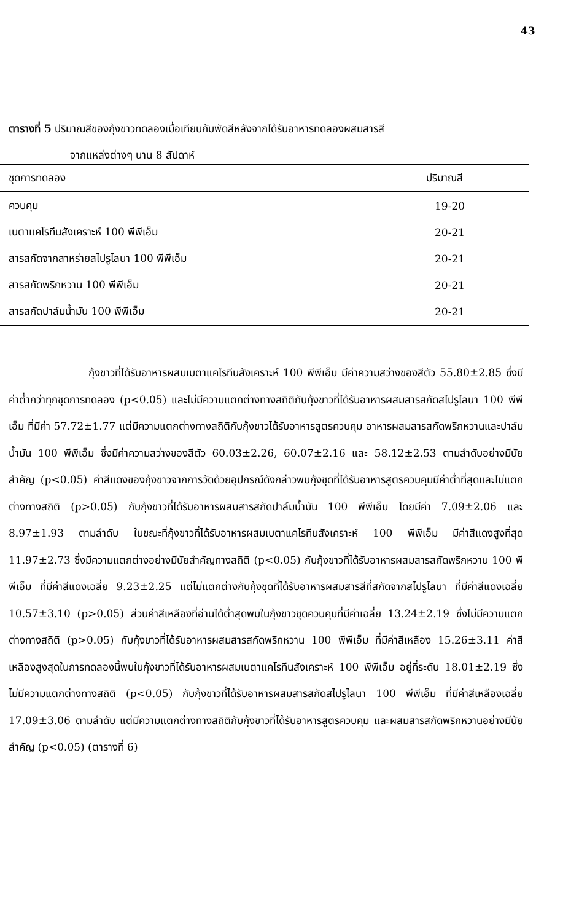43
ตารางที่ 5 ปริมาณสีของกุ้งขาวทดลองเมื่อเทียบกับพัดสีหลังจากได้รับอาหารทดลองผสมสารสี
จากแหล่งต่างๆ นาน 8 สัปดาห์
| ชุดการทดลอง | ปริมาณสี |
| --- | --- |
| ควบคุม | 19-20 |
| เบตาแคโรทีนสังเคราะห์ 100 พีพีเอ็ม | 20-21 |
| สารสกัดจากสาหร่ายสไปรูไลนา 100 พีพีเอ็ม | 20-21 |
| สารสกัดพริกหวาน 100 พีพีเอ็ม | 20-21 |
| สารสกัดปาล์มน้ำมัน 100 พีพีเอ็ม | 20-21 |
กุ้งขาวที่ได้รับอาหารผสมเบตาแคโรทีนสังเคราะห์ 100 พีพีเอ็ม มีค่าความสว่างของสีตัว 55.80±2.85 ซึ่งมีค่าต่ำกว่าทุกชุดการทดลอง (p<0.05) และไม่มีความแตกต่างทางสถิติกับกุ้งขาวที่ได้รับอาหารผสมสารสกัดสไปรูไลนา 100 พีพีเอ็ม ที่มีค่า 57.72±1.77 แต่มีความแตกต่างทางสถิติกับกุ้งขาวได้รับอาหารสูตรควบคุม อาหารผสมสารสกัดพริกหวานและปาล์มน้ำมัน 100 พีพีเอ็ม ซึ่งมีค่าความสว่างของสีตัว 60.03±2.26, 60.07±2.16 และ 58.12±2.53 ตามลำดับอย่างมีนัยสำคัญ (p<0.05) ค่าสีแดงของกุ้งขาวจากการวัดด้วยอุปกรณ์ดังกล่าวพบกุ้งชุดที่ได้รับอาหารสูตรควบคุมมีค่าต่ำที่สุดและไม่แตกต่างทางสถิติ (p>0.05) กับกุ้งขาวที่ได้รับอาหารผสมสารสกัดปาล์มน้ำมัน 100 พีพีเอ็ม โดยมีค่า 7.09±2.06 และ 8.97±1.93 ตามลำดับ ในขณะที่กุ้งขาวที่ได้รับอาหารผสมเบตาแคโรทีนสังเคราะห์ 100 พีพีเอ็ม มีค่าสีแดงสูงที่สุด 11.97±2.73 ซึ่งมีความแตกต่างอย่างมีนัยสำคัญทางสถิติ (p<0.05) กับกุ้งขาวที่ได้รับอาหารผสมสารสกัดพริกหวาน 100 พีพีเอ็ม ที่มีค่าสีแดงเฉลี่ย 9.23±2.25 แต่ไม่แตกต่างกับกุ้งชุดที่ได้รับอาหารผสมสารสีที่สกัดจากสไปรูไลนา ที่มีค่าสีแดงเฉลี่ย 10.57±3.10 (p>0.05) ส่วนค่าสีเหลืองที่อ่านได้ต่ำสุดพบในกุ้งขาวชุดควบคุมที่มีค่าเฉลี่ย 13.24±2.19 ซึ่งไม่มีความแตกต่างทางสถิติ (p>0.05) กับกุ้งขาวที่ได้รับอาหารผสมสารสกัดพริกหวาน 100 พีพีเอ็ม ที่มีค่าสีเหลือง 15.26±3.11 ค่าสีเหลืองสูงสุดในการทดลองนี้พบในกุ้งขาวที่ได้รับอาหารผสมเบตาแคโรทีนสังเคราะห์ 100 พีพีเอ็ม อยู่ที่ระดับ 18.01±2.19 ซึ่งไม่มีความแตกต่างทางสถิติ (p<0.05) กับกุ้งขาวที่ได้รับอาหารผสมสารสกัดสไปรูไลนา 100 พีพีเอ็ม ที่มีค่าสีเหลืองเฉลี่ย 17.09±3.06 ตามลำดับ แต่มีความแตกต่างทางสถิติกับกุ้งขาวที่ได้รับอาหารสูตรควบคุม และผสมสารสกัดพริกหวานอย่างมีนัยสำคัญ (p<0.05) (ตารางที่ 6)